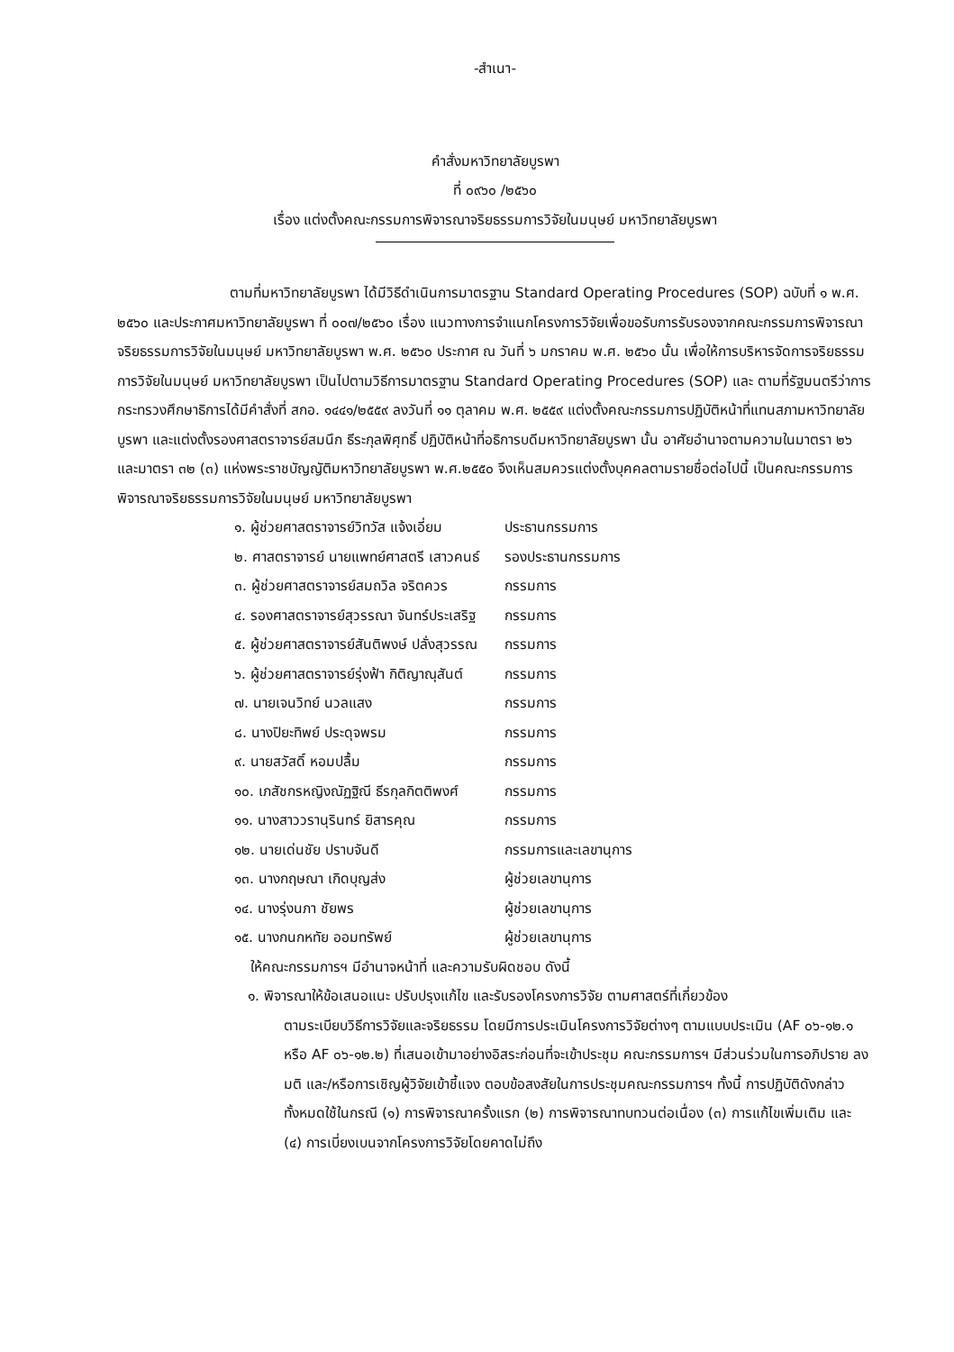-สำเนา-
คำสั่งมหาวิทยาลัยบูรพา
ที่ ๐๙๖๐ /๒๕๖๐
เรื่อง แต่งตั้งคณะกรรมการพิจารณาจริยธรรมการวิจัยในมนุษย์ มหาวิทยาลัยบูรพา
ตามที่มหาวิทยาลัยบูรพา ได้มีวิธีดำเนินการมาตรฐาน Standard Operating Procedures (SOP) ฉบับที่ ๑ พ.ศ. ๒๕๖๐ และประกาศมหาวิทยาลัยบูรพา ที่ ๐๐๗/๒๕๖๐ เรื่อง แนวทางการจำแนกโครงการวิจัยเพื่อขอรับการรับรองจากคณะกรรมการพิจารณาจริยธรรมการวิจัยในมนุษย์ มหาวิทยาลัยบูรพา พ.ศ. ๒๕๖๐ ประกาศ ณ วันที่ ๖ มกราคม พ.ศ. ๒๕๖๐ นั้น เพื่อให้การบริหารจัดการจริยธรรมการวิจัยในมนุษย์ มหาวิทยาลัยบูรพา เป็นไปตามวิธีการมาตรฐาน Standard Operating Procedures (SOP) และ ตามที่รัฐมนตรีว่าการกระทรวงศึกษาธิการได้มีคำสั่งที่ สกอ. ๑๔๔๑/๒๕๕๙ ลงวันที่ ๑๑ ตุลาคม พ.ศ. ๒๕๕๙ แต่งตั้งคณะกรรมการปฏิบัติหน้าที่แทนสภามหาวิทยาลัยบูรพา และแต่งตั้งรองศาสตราจารย์สมนึก ธีระกุลพิศุทธิ์ ปฏิบัติหน้าที่อธิการบดีมหาวิทยาลัยบูรพา นั้น อาศัยอำนาจตามความในมาตรา ๒๖ และมาตรา ๓๒ (๓) แห่งพระราชบัญญัติมหาวิทยาลัยบูรพา พ.ศ.๒๕๕๐ จึงเห็นสมควรแต่งตั้งบุคคลตามรายชื่อต่อไปนี้ เป็นคณะกรรมการพิจารณาจริยธรรมการวิจัยในมนุษย์ มหาวิทยาลัยบูรพา
| ๑. ผู้ช่วยศาสตราจารย์วิทวัส แจ้งเอี่ยม | ประธานกรรมการ |
| ๒. ศาสตราจารย์ นายแพทย์ศาสตรี เสาวคนธ์ | รองประธานกรรมการ |
| ๓. ผู้ช่วยศาสตราจารย์สมถวิล จริตควร | กรรมการ |
| ๔. รองศาสตราจารย์สุวรรณา จันทร์ประเสริฐ | กรรมการ |
| ๕. ผู้ช่วยศาสตราจารย์สันติพงษ์ ปลั่งสุวรรณ | กรรมการ |
| ๖. ผู้ช่วยศาสตราจารย์รุ่งฟ้า กิติญาณุสันต์ | กรรมการ |
| ๗. นายเจนวิทย์ นวลแสง | กรรมการ |
| ๘. นางปิยะทิพย์ ประดุจพรม | กรรมการ |
| ๙. นายสวัสดิ์ หอมปลื้ม | กรรมการ |
| ๑๐. เภสัชกรหญิงณัฏฐิณี ธีรกุลกิตติพงศ์ | กรรมการ |
| ๑๑. นางสาววรานุรินทร์ ยิสารคุณ | กรรมการ |
| ๑๒. นายเด่นชัย ปราบจันดี | กรรมการและเลขานุการ |
| ๑๓. นางกฤษณา เกิดบุญส่ง | ผู้ช่วยเลขานุการ |
| ๑๔. นางรุ่งนภา ชัยพร | ผู้ช่วยเลขานุการ |
| ๑๕. นางกนกหทัย ออมทรัพย์ | ผู้ช่วยเลขานุการ |
ให้คณะกรรมการฯ มีอำนาจหน้าที่ และความรับผิดชอบ ดังนี้
๑. พิจารณาให้ข้อเสนอแนะ ปรับปรุงแก้ไข และรับรองโครงการวิจัย ตามศาสตร์ที่เกี่ยวข้อง
ตามระเบียบวิธีการวิจัยและจริยธรรม โดยมีการประเมินโครงการวิจัยต่างๆ ตามแบบประเมิน (AF ๐๖-๑๒.๑ หรือ AF ๐๖-๑๒.๒) ที่เสนอเข้ามาอย่างอิสระก่อนที่จะเข้าประชุม คณะกรรมการฯ มีส่วนร่วมในการอภิปราย ลงมติ และ/หรือการเชิญผู้วิจัยเข้าชี้แจง ตอบข้อสงสัยในการประชุมคณะกรรมการฯ ทั้งนี้ การปฏิบัติดังกล่าวทั้งหมดใช้ในกรณี (๑) การพิจารณาครั้งแรก (๒) การพิจารณาทบทวนต่อเนื่อง (๓) การแก้ไขเพิ่มเติม และ (๔) การเบี่ยงเบนจากโครงการวิจัยโดยคาดไม่ถึง